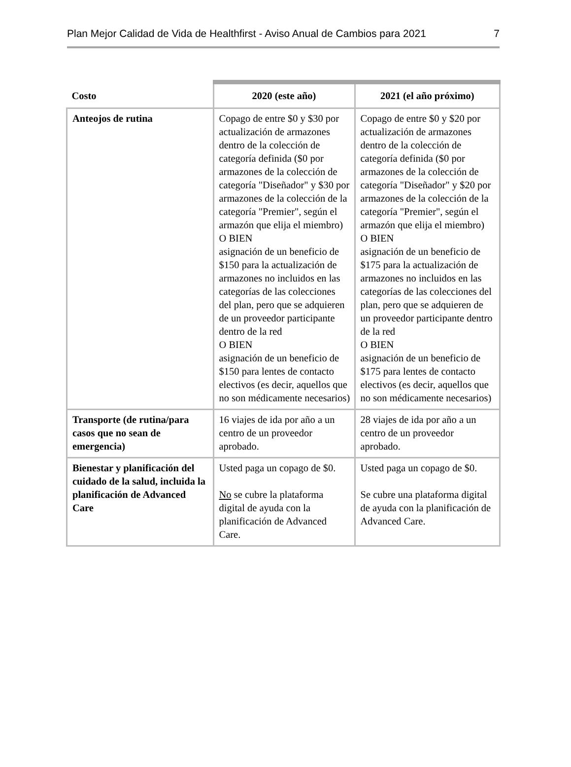Plan Mejor Calidad de Vida de Healthfirst - Aviso Anual de Cambios para 2021 7
| Costo | 2020 (este año) | 2021 (el año próximo) |
| --- | --- | --- |
| Anteojos de rutina | Copago de entre $0 y $30 por actualización de armazones dentro de la colección de categoría definida ($0 por armazones de la colección de categoría "Diseñador" y $30 por armazones de la colección de la categoría "Premier", según el armazón que elija el miembro) O BIEN asignación de un beneficio de $150 para la actualización de armazones no incluidos en las categorías de las colecciones del plan, pero que se adquieren de un proveedor participante dentro de la red O BIEN asignación de un beneficio de $150 para lentes de contacto electivos (es decir, aquellos que no son médicamente necesarios) | Copago de entre $0 y $20 por actualización de armazones dentro de la colección de categoría definida ($0 por armazones de la colección de categoría "Diseñador" y $20 por armazones de la colección de la categoría "Premier", según el armazón que elija el miembro) O BIEN asignación de un beneficio de $175 para la actualización de armazones no incluidos en las categorías de las colecciones del plan, pero que se adquieren de un proveedor participante dentro de la red O BIEN asignación de un beneficio de $175 para lentes de contacto electivos (es decir, aquellos que no son médicamente necesarios) |
| Transporte (de rutina/para casos que no sean de emergencia) | 16 viajes de ida por año a un centro de un proveedor aprobado. | 28 viajes de ida por año a un centro de un proveedor aprobado. |
| Bienestar y planificación del cuidado de la salud, incluida la planificación de Advanced Care | Usted paga un copago de $0. No se cubre la plataforma digital de ayuda con la planificación de Advanced Care. | Usted paga un copago de $0. Se cubre una plataforma digital de ayuda con la planificación de Advanced Care. |